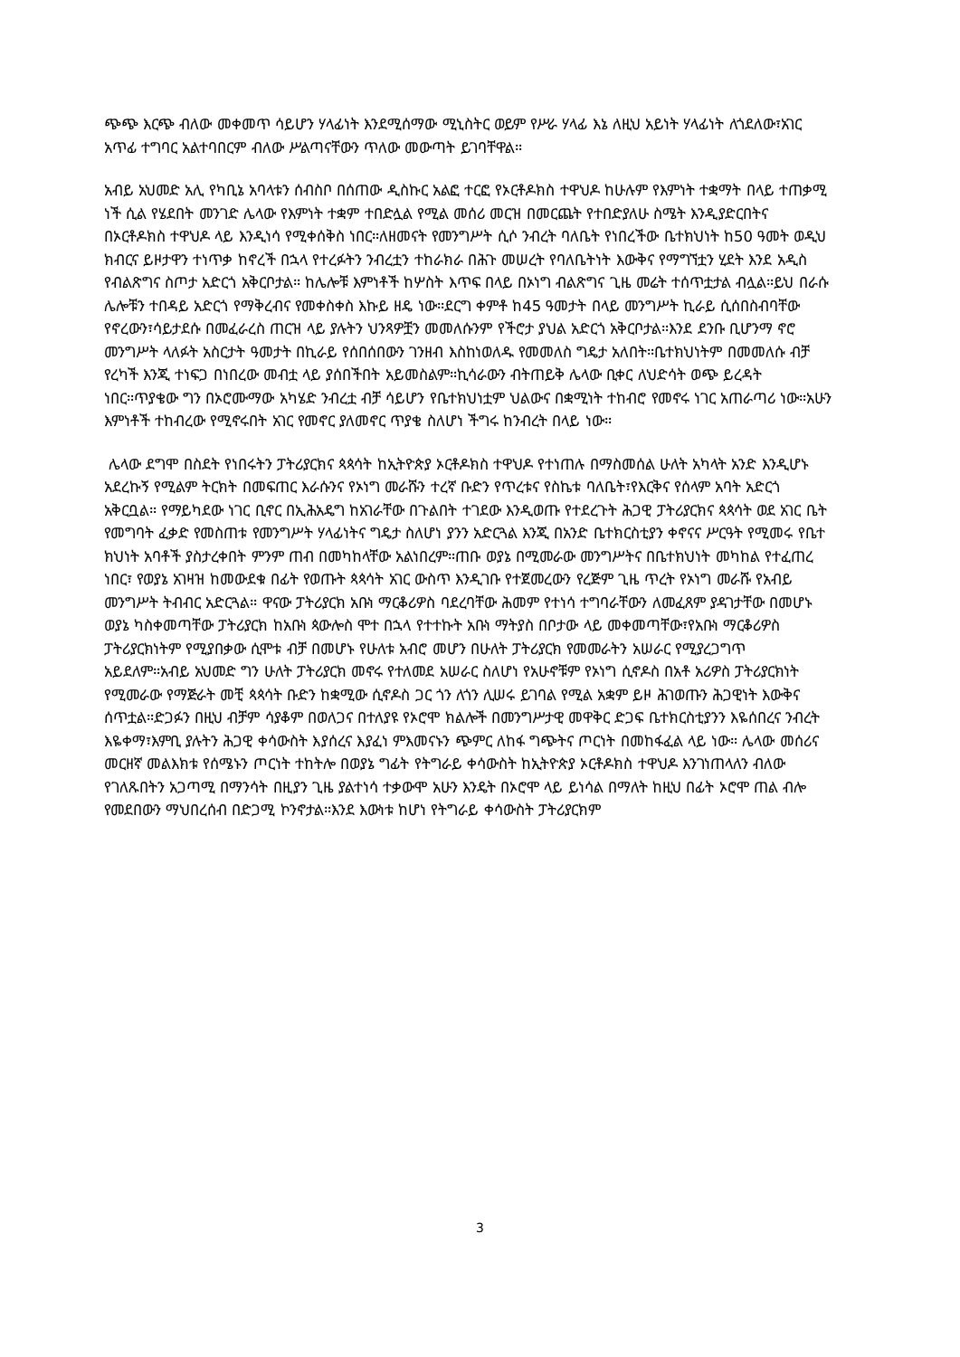ጭጭ እርጭ ብለው መቀመጥ ሳይሆን ሃላፊነት እንደሚሰማው ሚኒስትር ወይም የሥራ ሃላፊ እኔ ለዚህ አይነት ሃላፊነት ለጎደለው፣አገር አጥፊ ተግባር አልተባበርም ብለው ሥልጣናቸውን ጥለው መውጣት ይገባቸዋል።
አብይ አህመድ አሊ የካቢኔ አባላቱን ሰብስቦ በሰጠው ዲስኩር አልፎ ተርፎ የኦርቶዶክስ ተዋህዶ ከሁሉም የእምነት ተቋማት በላይ ተጠቃሚ ነች ሲል የሄደበት መንገድ ሌላው የእምነት ተቋም ተበድሏል የሚል መሰሪ መርዝ በመርጨት የተበድያለሁ ስሜት እንዲያድርበትና በኦርቶዶክስ ተዋህዶ ላይ እንዲነሳ የሚቀሰቅስ ነበር።ለዘመናት የመንግሥት ሲሶ ንብረት ባለቤት የነበረችው ቤተክህነት ከ50 ዓመት ወዲህ ክብርና ይዞታዋን ተነጥቃ ከኖረች በኋላ የተረፉትን ንብረቷን ተከራክራ በሕጉ መሠረት የባለቤትነት እውቅና የማግኘቷን ሂደት እንደ አዲስ የብልጽግና ስጦታ አድርጎ አቅርቦታል። ከሌሎቹ እምነቶች ከሦስት እጥፍ በላይ በኦነግ ብልጽግና ጊዜ መሬት ተሰጥቷታል ብሏል።ይህ በራሱ ሌሎቹን ተበዳይ አድርጎ የማቅረብና የመቀስቀስ እኩይ ዘዴ ነው።ደርግ ቀምቶ ከ45 ዓመታት በላይ መንግሥት ኪራይ ሲሰበስብባቸው የኖረውን፣ሳይታደሱ በመፈራረስ ጠርዝ ላይ ያሉትን ህንጻዎቿን መመለሱንም የችሮታ ያህል አድርጎ አቅርቦታል።እንደ ደንቡ ቢሆንማ ኖሮ መንግሥት ላለፉት አስርታት ዓመታት በኪራይ የሰበሰበውን ገንዘብ እስከነወለዱ የመመለስ ግዴታ አለበት።ቤተክህነትም በመመለሱ ብቻ የረካች እንጂ ተነፍጋ በነበረው መብቷ ላይ ያሰበችበት አይመስልም።ኪሳራውን ብትጠይቅ ሌላው ቢቀር ለህድሳት ወጭ ይረዳት ነበር።ጥያቄው ግን በኦሮሙማው አካሄድ ንብረቷ ብቻ ሳይሆን የቤተክህነቷም ህልውና በቋሚነት ተከብሮ የመኖሩ ነገር አጠራጣሪ ነው።አሁን እምነቶች ተከብረው የሚኖሩበት አገር የመኖር ያለመኖር ጥያቄ ስለሆነ ችግሩ ከንብረት በላይ ነው።
ሌላው ደግሞ በስደት የነበሩትን ፓትሪያርክና ጳጳሳት ከኢትዮጵያ ኦርቶዶክስ ተዋህዶ የተነጠሉ በማስመሰል ሁለት አካላት አንድ እንዲሆኑ አደረኩኝ የሚልም ትርክት በመፍጠር እራሱንና የኦነግ መራሹን ተረኛ ቡድን የጥረቱና የስኬቱ ባለቤት፣የእርቅና የሰላም አባት አድርጎ አቅርቧል። የማይካደው ነገር ቢኖር በኢሕአዴግ ከአገራቸው በጉልበት ተገደው እንዲወጡ የተደረጉት ሕጋዊ ፓትሪያርክና ጳጳሳት ወደ አገር ቤት የመግባት ፈቃድ የመስጠቱ የመንግሥት ሃላፊነትና ግዴታ ስለሆነ ያንን አድርጓል እንጂ በአንድ ቤተክርስቲያን ቀኖናና ሥርዓት የሚመሩ የቤተ ክህነት አባቶች ያስታረቀበት ምንም ጠብ በመካከላቸው አልነበረም።ጠቡ ወያኔ በሚመራው መንግሥትና በቤተክህነት መካከል የተፈጠረ ነበር፣ የወያኔ አገዛዝ ከመውደቁ በፊት የወጡት ጳጳሳት አገር ውስጥ እንዲገቡ የተጀመረውን የረጅም ጊዜ ጥረት የኦነግ መራሹ የአብይ መንግሥት ትብብር አድርጓል። ዋናው ፓትሪያርክ አቡነ ማርቆሪዎስ ባደረባቸው ሕመም የተነሳ ተግባራቸውን ለመፈጸም ያዳገታቸው በመሆኑ ወያኔ ካስቀመጣቸው ፓትሪያርክ ከአቡነ ጳውሎስ ሞተ በኋላ የተተኩት አቡነ ማትያስ በቦታው ላይ መቀመጣቸው፣የአቡነ ማርቆሪዎስ ፓትሪያርክነትም የሚያበቃው ሲሞቱ ብቻ በመሆኑ የሁለቱ አብሮ መሆን በሁለት ፓትሪያርክ የመመራትን አሠራር የሚያረጋግጥ አይደለም።አብይ አህመድ ግን ሁለት ፓትሪያርክ መኖሩ የተለመደ አሠራር ስለሆነ የአሁኖቹም የኦነግ ሲኖዶስ በአቶ አሪዎስ ፓትሪያርክነት የሚመራው የማጅራት መቺ ጳጳሳት ቡድን ከቋሚው ሲኖዶስ ጋር ጎን ለጎን ሊሠሩ ይገባል የሚል አቋም ይዞ ሕገወጡን ሕጋዊነት እውቅና ሰጥቷል።ድጋፉን በዚህ ብቻም ሳያቆም በወለጋና በተለያዩ የኦሮሞ ክልሎች በመንግሥታዊ መዋቅር ድጋፍ ቤተክርስቲያንን እዬሰበረና ንብረት እዬቀማ፣እምቢ ያሉትን ሕጋዊ ቀሳውስት እያሰረና እያፈነ ምእመናኑን ጭምር ለከፋ ግጭትና ጦርነት በመከፋፈል ላይ ነው። ሌላው መሰሪና መርዘኛ መልእክቱ የሰሜኑን ጦርነት ተከትሎ በወያኔ ግፊት የትግራይ ቀሳውስት ከኢትዮጵያ ኦርቶዶክስ ተዋህዶ እንገነጠላለን ብለው የገለጹበትን አጋጣሚ በማንሳት በዚያን ጊዜ ያልተነሳ ተቃውሞ አሁን እንዴት በኦሮሞ ላይ ይነሳል በማለት ከዚህ በፊት ኦሮሞ ጠል ብሎ የመደበውን ማህበረሰብ በድጋሚ ኮንኖታል።እንደ እውነቱ ከሆነ የትግራይ ቀሳውስት ፓትሪያርክም
3